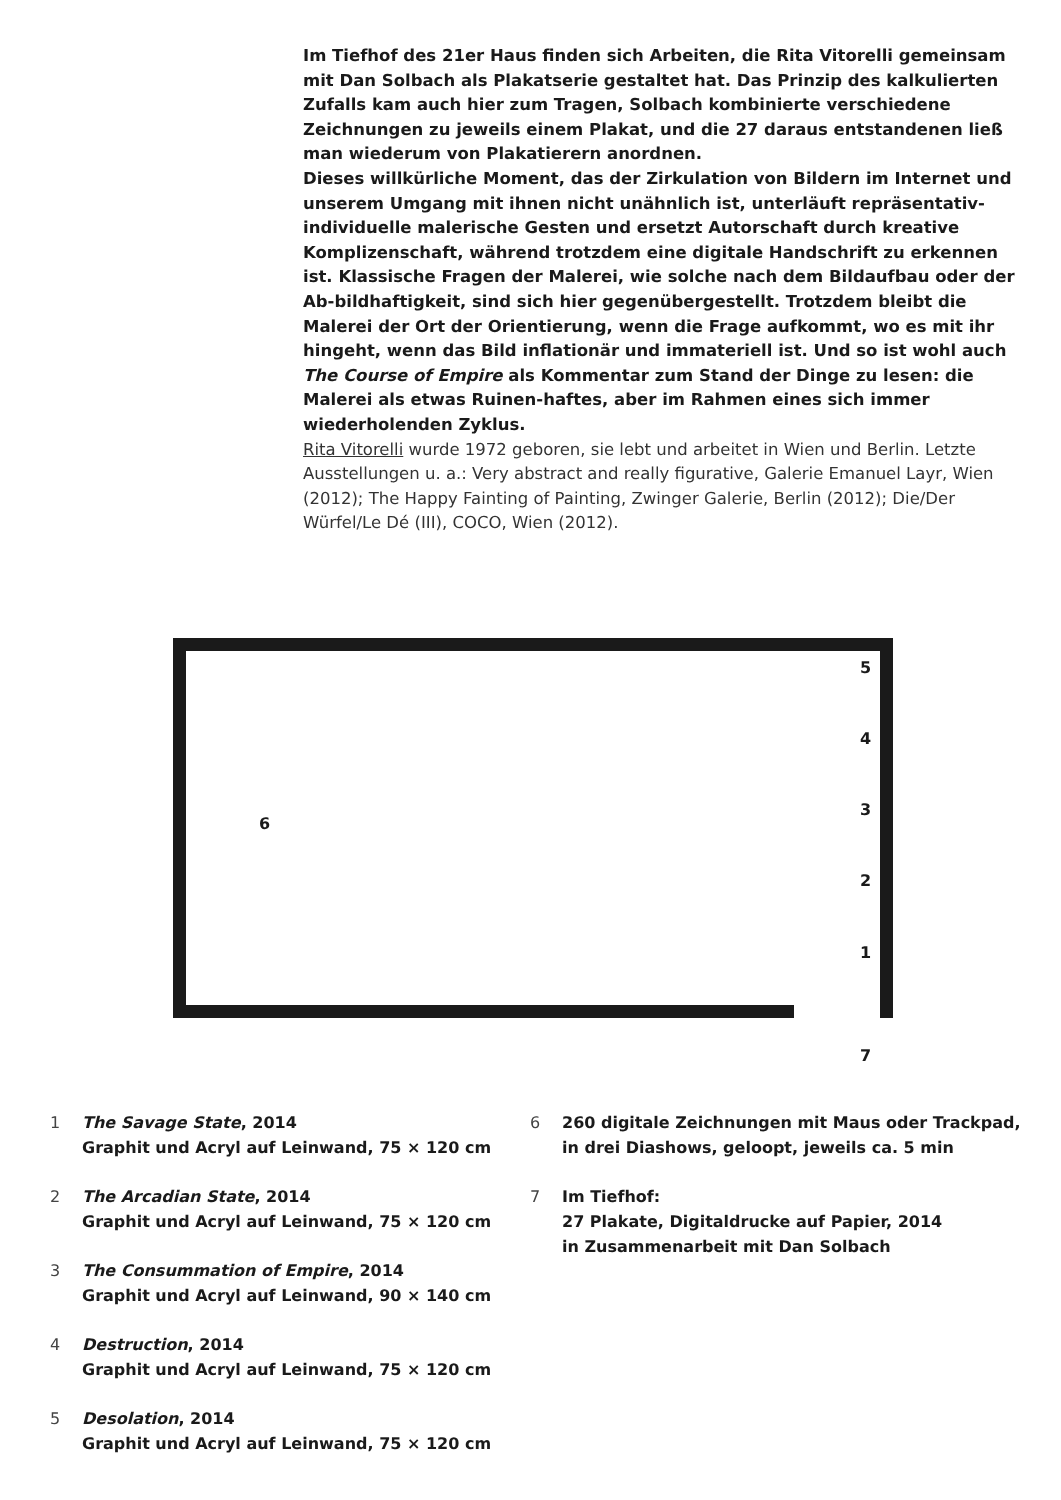Im Tiefhof des 21er Haus finden sich Arbeiten, die Rita Vitorelli gemeinsam mit Dan Solbach als Plakatserie gestaltet hat. Das Prinzip des kalkulierten Zufalls kam auch hier zum Tragen, Solbach kombinierte verschiedene Zeichnungen zu jeweils einem Plakat, und die 27 daraus entstandenen ließ man wiederum von Plakatierern anordnen.
Dieses willkürliche Moment, das der Zirkulation von Bildern im Internet und unserem Umgang mit ihnen nicht unähnlich ist, unterläuft repräsentativ-individuelle malerische Gesten und ersetzt Autorschaft durch kreative Komplizenschaft, während trotzdem eine digitale Handschrift zu erkennen ist. Klassische Fragen der Malerei, wie solche nach dem Bildaufbau oder der Ab-bildhaftigkeit, sind sich hier gegenübergestellt. Trotzdem bleibt die Malerei der Ort der Orientierung, wenn die Frage aufkommt, wo es mit ihr hingeht, wenn das Bild inflationär und immateriell ist. Und so ist wohl auch The Course of Empire als Kommentar zum Stand der Dinge zu lesen: die Malerei als etwas Ruinen-haftes, aber im Rahmen eines sich immer wiederholenden Zyklus.
Rita Vitorelli wurde 1972 geboren, sie lebt und arbeitet in Wien und Berlin. Letzte Ausstellungen u. a.: Very abstract and really figurative, Galerie Emanuel Layr, Wien (2012); The Happy Fainting of Painting, Zwinger Galerie, Berlin (2012); Die/Der Würfel/Le Dé (III), COCO, Wien (2012).
5
4
3
6
2
1
7
1 The Savage State, 2014
Graphit und Acryl auf Leinwand, 75 × 120 cm
2 The Arcadian State, 2014
Graphit und Acryl auf Leinwand, 75 × 120 cm
3 The Consummation of Empire, 2014
Graphit und Acryl auf Leinwand, 90 × 140 cm
4 Destruction, 2014
Graphit und Acryl auf Leinwand, 75 × 120 cm
5 Desolation, 2014
Graphit und Acryl auf Leinwand, 75 × 120 cm
6 260 digitale Zeichnungen mit Maus oder Trackpad,
in drei Diashows, geloopt, jeweils ca. 5 min
7 Im Tiefhof:
27 Plakate, Digitaldrucke auf Papier, 2014
in Zusammenarbeit mit Dan Solbach